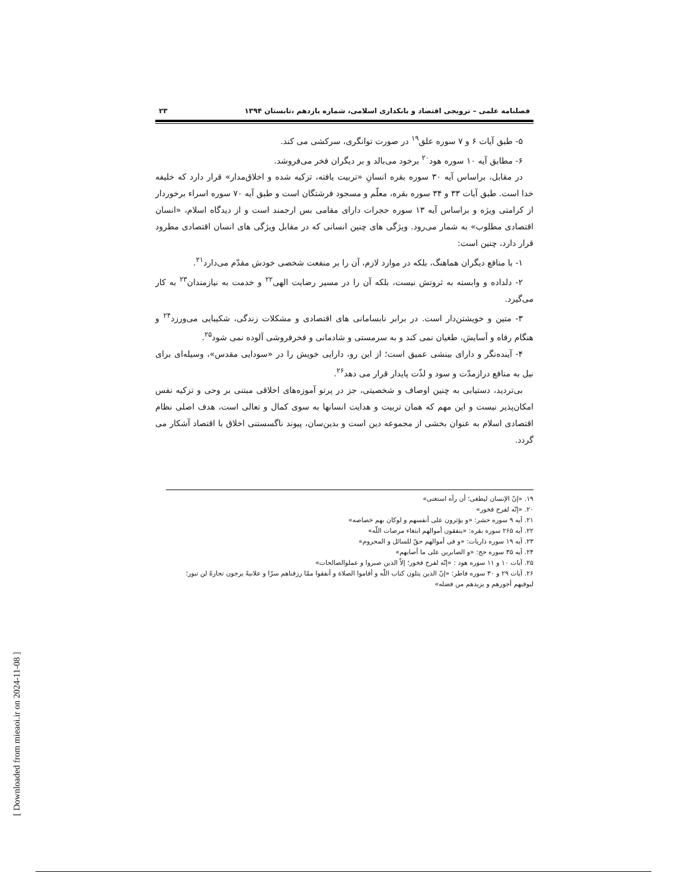فصلنامه علمی – ترویجی اقتصاد و بانکداری اسلامی، شماره یازدهم ،تابستان ۱۳۹۴ ۲۳
۵- طبق آیات ۶ و ۷ سوره علق<sup>۱۹</sup> در صورت توانگری، سرکشی می کند.
۶- مطابق آیه ۱۰ سوره هود<sup>۲۰</sup> برخود می‌بالد و بر دیگران فخر می‌فروشد.
در مقابل، براساس آیه ۳۰ سوره بقره انسانِ «تربیت یافته، تزکیه شده و اخلاق‌مدار» قرار دارد که خلیفه خدا است. طبق آیات ۳۳ و ۳۴ سوره بقره، معلّم و مسجود فرشتگان است و طبق آیه ۷۰ سوره اسراء برخوردار از کرامتی ویژه و براساس آیه ۱۳ سوره حجرات دارای مقامی بس ارجمند است و از دیدگاه اسلام، «انسان اقتصادی مطلوب» به شمار می‌رود. ویژگی های چنین انسانی که در مقابل ویژگی های انسان اقتصادی مطرود قرار دارد، چنین است:
۱- با منافع دیگران هماهنگ، بلکه در موارد لازم، آن را بر منفعت شخصی خودش مقدّم می‌دارد<sup>۲۱</sup>.
۲- دلداده و وابسته به ثروتش نیست، بلکه آن را در مسیر رضایت الهی<sup>۲۲</sup> و خدمت به نیازمندان<sup>۲۳</sup> به کار می‌گیرد.
۳- متین و خویشتن‌دار است. در برابر نابسامانی های اقتصادی و مشکلات زندگی، شکیبایی می‌ورزد<sup>۲۴</sup> و هنگام رفاه و آسایش، طغیان نمی کند و به سرمستی و شادمانی و فخرفروشی آلوده نمی شود<sup>۲۵</sup>.
۴- آینده‌نگر و دارای بینشی عمیق است؛ از این رو، دارایی خویش را در «سودایی مقدس»، وسیله‌ای برای نیل به منافع درازمدّت و سود و لذّت پایدار قرار می دهد<sup>۲۶</sup>.
بی‌تردید، دستیابی به چنین اوصاف و شخصیتی، جز در پرتو آموزه‌های اخلاقی مبتنی بر وحی و تزکیه نفس امکان‌پذیر نیست و این مهم که همان تربیت و هدایت انسانها به سوی کمال و تعالی است، هدف اصلی نظام اقتصادی اسلام به عنوان بخشی از مجموعه دین است و بدین‌سان، پیوند ناگسستنی اخلاق با اقتصاد آشکار می گردد.
۱۹. «إنّ الإنسان لیطغی؛ أن رآه استغنی»
۲۰. «إنّه لفرح فخور»
۲۱. آیه ۹ سوره حشر: «و یؤثرون علی أنفسهم و لوکان بهم خصاصه»
۲۲. آیه ۲۶۵ سوره بقره: «ینفقون أموالهم ابتغاء مرضات اللّه»
۲۳. آیه ۱۹ سوره ذاریات: «و فی أموالهم حقّ للسائل و المحروم»
۲۴. آیه ۳۵ سوره حج: «و الصابرین علی ما أصابهم»
۲۵. آیات ۱۰ و ۱۱ سوره هود : «إنّه لفرح فخور؛ إلاّ الذین صبروا و عملوالصالحات»
۲۶. آیات ۲۹ و ۳۰ سوره فاطر: «إنّ الذین یتلون کتاب اللّه و أقاموا الصلاة و أنفقوا ممّا رزقناهم سرّا و علانیةً یرجون تجارةً لن تبور؛ لیوفیهم أجورهم و یزیدهم من فضله»
[ Downloaded from mieaoi.ir on 2024-11-08 ]